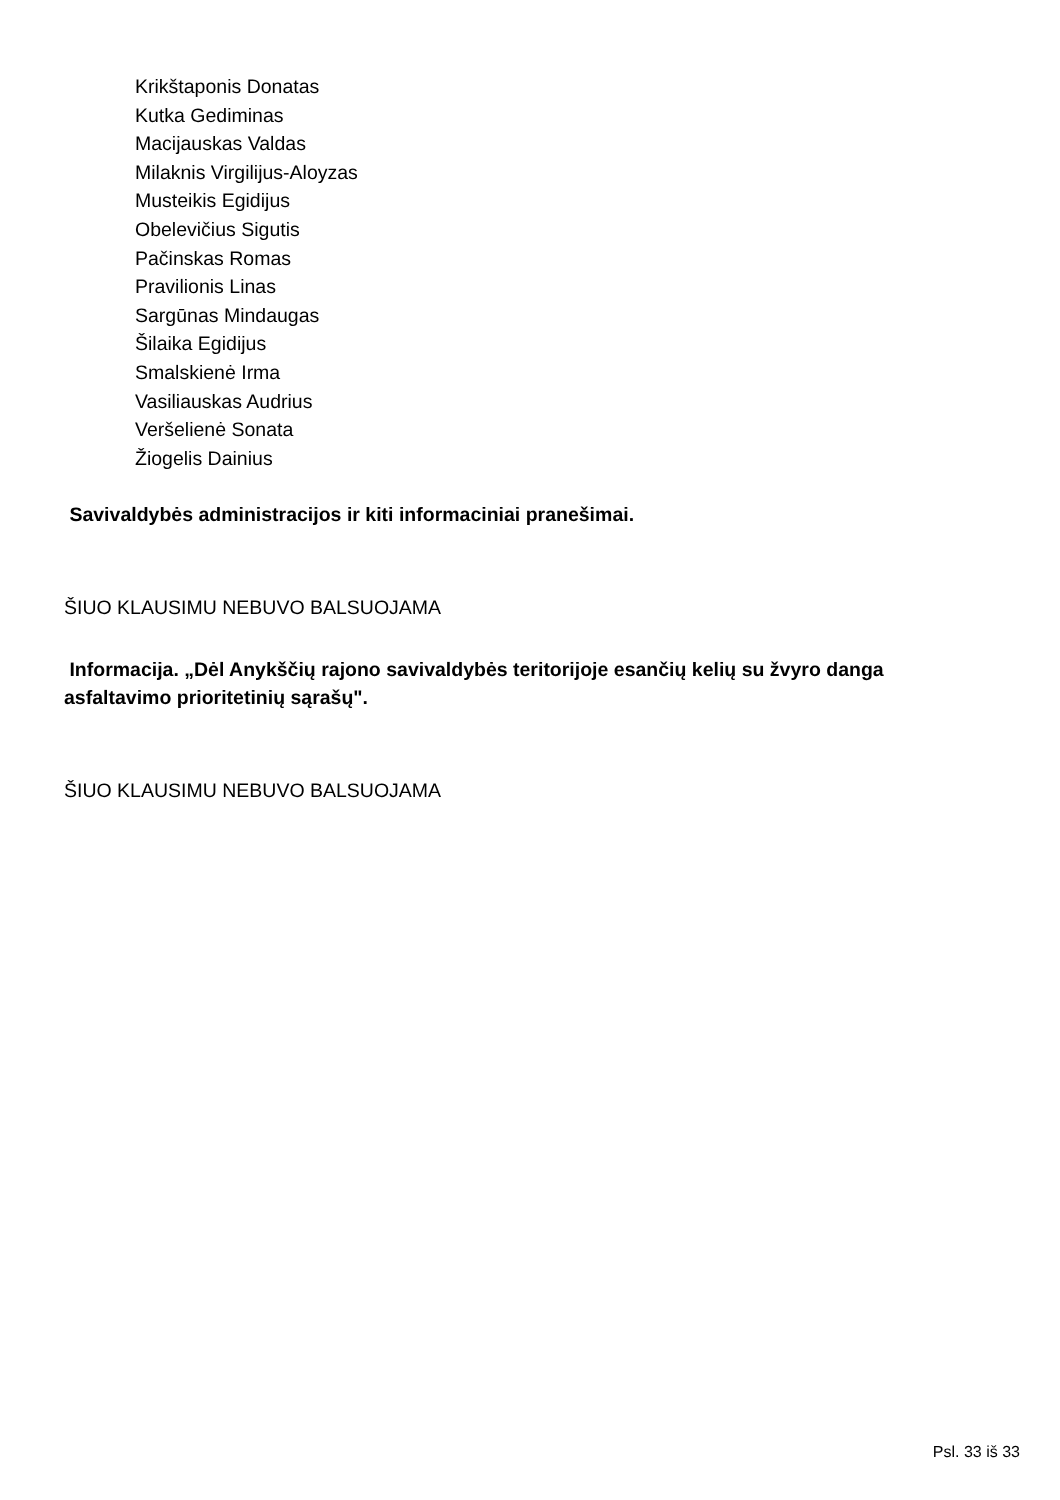Krikštaponis Donatas
Kutka Gediminas
Macijauskas Valdas
Milaknis Virgilijus-Aloyzas
Musteikis Egidijus
Obelevičius Sigutis
Pačinskas Romas
Pravilionis Linas
Sargūnas Mindaugas
Šilaika Egidijus
Smalskienė Irma
Vasiliauskas Audrius
Veršelienė Sonata
Žiogelis Dainius
Savivaldybės administracijos ir kiti informaciniai pranešimai.
ŠIUO KLAUSIMU NEBUVO BALSUOJAMA
Informacija. „Dėl Anykščių rajono savivaldybės teritorijoje esančių kelių su žvyro danga asfaltavimo prioritetinių sąrašų".
ŠIUO KLAUSIMU NEBUVO BALSUOJAMA
Psl. 33 iš 33